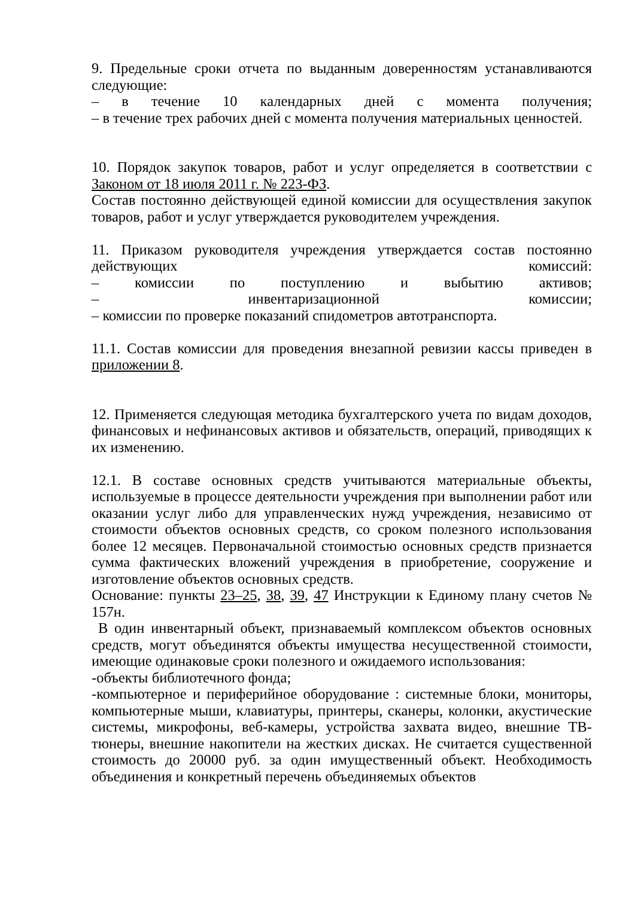9. Предельные сроки отчета по выданным доверенностям устанавливаются следующие:
– в течение 10 календарных дней с момента получения;
– в течение трех рабочих дней с момента получения материальных ценностей.
10. Порядок закупок товаров, работ и услуг определяется в соответствии с Законом от 18 июля 2011 г. № 223-ФЗ.
Состав постоянно действующей единой комиссии для осуществления закупок товаров, работ и услуг утверждается руководителем учреждения.
11. Приказом руководителя учреждения утверждается состав постоянно действующих комиссий:
– комиссии по поступлению и выбытию активов;
– инвентаризационной комиссии;
– комиссии по проверке показаний спидометров автотранспорта.
11.1. Состав комиссии для проведения внезапной ревизии кассы приведен в приложении 8.
12. Применяется следующая методика бухгалтерского учета по видам доходов, финансовых и нефинансовых активов и обязательств, операций, приводящих к их изменению.
12.1. В составе основных средств учитываются материальные объекты, используемые в процессе деятельности учреждения при выполнении работ или оказании услуг либо для управленческих нужд учреждения, независимо от стоимости объектов основных средств, со сроком полезного использования более 12 месяцев. Первоначальной стоимостью основных средств признается сумма фактических вложений учреждения в приобретение, сооружение и изготовление объектов основных средств.
Основание: пункты 23–25, 38, 39, 47 Инструкции к Единому плану счетов № 157н.
В один инвентарный объект, признаваемый комплексом объектов основных средств, могут объединятся объекты имущества несущественной стоимости, имеющие одинаковые сроки полезного и ожидаемого использования:
-объекты библиотечного фонда;
-компьютерное и периферийное оборудование : системные блоки, мониторы, компьютерные мыши, клавиатуры, принтеры, сканеры, колонки, акустические системы, микрофоны, веб-камеры, устройства захвата видео, внешние ТВ-тюнеры, внешние накопители на жестких дисках. Не считается существенной стоимость до 20000 руб. за один имущественный объект. Необходимость объединения и конкретный перечень объединяемых объектов